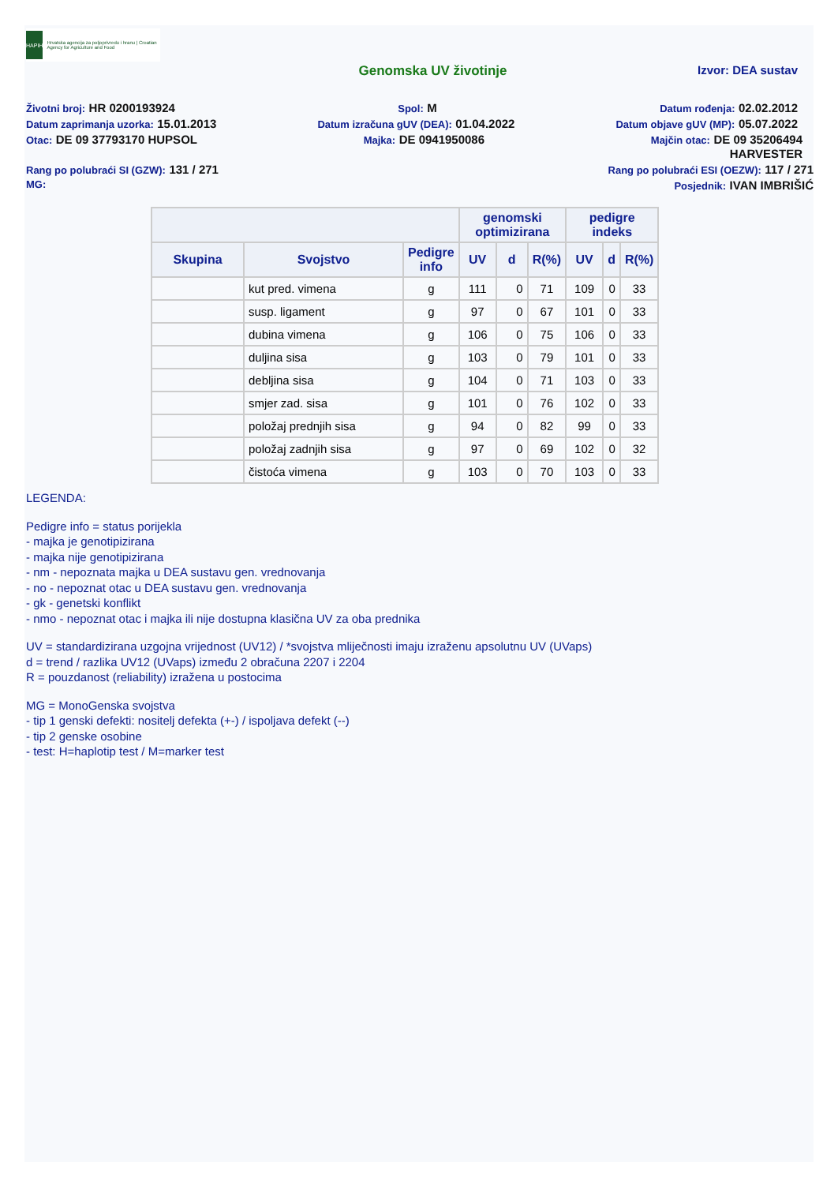HAPIH
Hrvatska agencija za poljoprivredu i hranu | Croatian Agency for Agriculture and Food
Genomska UV životinje Izvor: DEA sustav
Životni broj: HR 0200193924 Spol: M Datum rođenja: 02.02.2012
Datum zaprimanja uzorka: 15.01.2013 Datum izračuna gUV (DEA): 01.04.2022 Datum objave gUV (MP): 05.07.2022
Otac: DE 09 37793170 HUPSOL Majka: DE 0941950086 Majčin otac: DE 09 35206494
HARVESTER
Rang po polubraći SI (GZW): 131 / 271 Rang po polubraći ESI (OEZW): 117 / 271
MG: Posjednik: IVAN IMBRIŠIĆ
| | | | genomski optimizirana | | | pedigre indeks | | |
| --- | --- | --- | --- | --- | --- | --- | --- | --- |
| Skupina | Svojstvo | Pedigre info | UV | d | R(%) | UV | d | R(%) |
| | kut pred. vimena | g | 111 | 0 | 71 | 109 | 0 | 33 |
| | susp. ligament | g | 97 | 0 | 67 | 101 | 0 | 33 |
| | dubina vimena | g | 106 | 0 | 75 | 106 | 0 | 33 |
| | duljina sisa | g | 103 | 0 | 79 | 101 | 0 | 33 |
| | debljina sisa | g | 104 | 0 | 71 | 103 | 0 | 33 |
| | smjer zad. sisa | g | 101 | 0 | 76 | 102 | 0 | 33 |
| | položaj prednjih sisa | g | 94 | 0 | 82 | 99 | 0 | 33 |
| | položaj zadnjih sisa | g | 97 | 0 | 69 | 102 | 0 | 32 |
| | čistoća vimena | g | 103 | 0 | 70 | 103 | 0 | 33 |
LEGENDA:
Pedigre info = status porijekla
- majka je genotipizirana
- majka nije genotipizirana
- nm - nepoznata majka u DEA sustavu gen. vrednovanja
- no - nepoznat otac u DEA sustavu gen. vrednovanja
- gk - genetski konflikt
- nmo - nepoznat otac i majka ili nije dostupna klasična UV za oba prednika
UV = standardizirana uzgojna vrijednost (UV12) / *svojstva mliječnosti imaju izraženu apsolutnu UV (UVaps)
d = trend / razlika UV12 (UVaps) između 2 obračuna 2207 i 2204
R = pouzdanost (reliability) izražena u postocima
MG = MonoGenska svojstva
- tip 1 genski defekti: nositelj defekta (+-) / ispoljava defekt (--)
- tip 2 genske osobine
- test: H=haplotip test / M=marker test